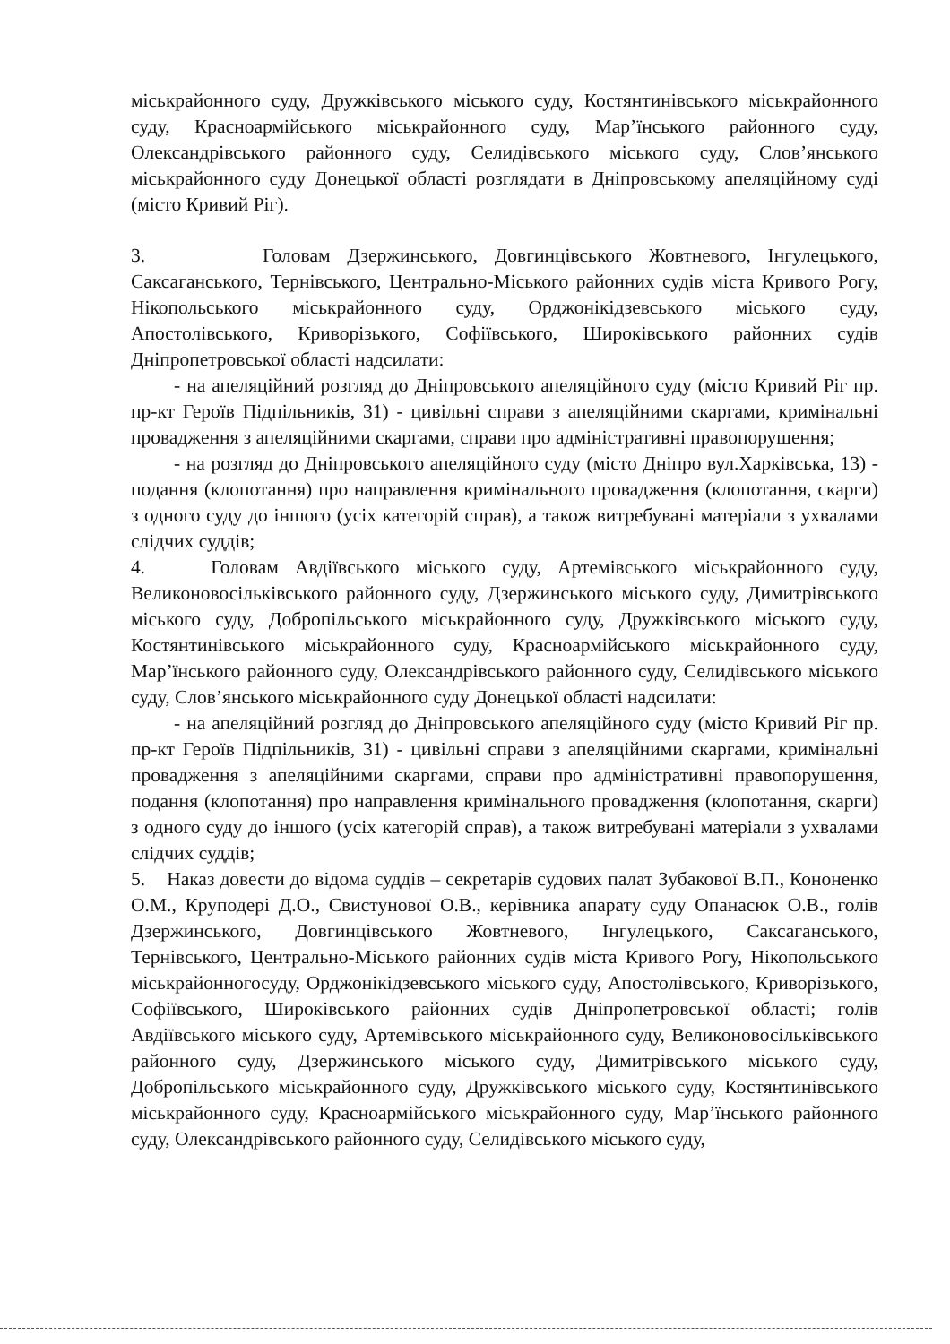міськрайонного суду, Дружківського міського суду, Костянтинівського міськрайонного суду, Красноармійського міськрайонного суду, Мар’їнського районного суду, Олександрівського районного суду, Селидівського міського суду, Слов’янського міськрайонного суду Донецької області розглядати в Дніпровському апеляційному суді (місто Кривий Ріг).
3. Головам Дзержинського, Довгинцівського Жовтневого, Інгулецького, Саксаганського, Тернівського, Центрально-Міського районних судів міста Кривого Рогу, Нікопольського міськрайонного суду, Орджонікідзевського міського суду, Апостолівського, Криворізького, Софіївського, Широківського районних судів Дніпропетровської області надсилати:
- на апеляційний розгляд до Дніпровського апеляційного суду (місто Кривий Ріг пр. пр-кт Героїв Підпільників, 31) - цивільні справи з апеляційними скаргами, кримінальні провадження з апеляційними скаргами, справи про адміністративні правопорушення;
- на розгляд до Дніпровського апеляційного суду (місто Дніпро вул.Харківська, 13) - подання (клопотання) про направлення кримінального провадження (клопотання, скарги) з одного суду до іншого (усіх категорій справ), а також витребувані матеріали з ухвалами слідчих суддів;
4. Головам Авдіївського міського суду, Артемівського міськрайонного суду, Великоновосільківського районного суду, Дзержинського міського суду, Димитрівського міського суду, Добропільського міськрайонного суду, Дружківського міського суду, Костянтинівського міськрайонного суду, Красноармійського міськрайонного суду, Мар’їнського районного суду, Олександрівського районного суду, Селидівського міського суду, Слов’янського міськрайонного суду Донецької області надсилати:
- на апеляційний розгляд до Дніпровського апеляційного суду (місто Кривий Ріг пр. пр-кт Героїв Підпільників, 31) - цивільні справи з апеляційними скаргами, кримінальні провадження з апеляційними скаргами, справи про адміністративні правопорушення, подання (клопотання) про направлення кримінального провадження (клопотання, скарги) з одного суду до іншого (усіх категорій справ), а також витребувані матеріали з ухвалами слідчих суддів;
5. Наказ довести до відома суддів – секретарів судових палат Зубакової В.П., Кононенко О.М., Круподері Д.О., Свистунової О.В., керівника апарату суду Опанасюк О.В., голів Дзержинського, Довгинцівського Жовтневого, Інгулецького, Саксаганського, Тернівського, Центрально-Міського районних судів міста Кривого Рогу, Нікопольського міськрайонногосуду, Орджонікідзевського міського суду, Апостолівського, Криворізького, Софіївського, Широківського районних судів Дніпропетровської області; голів Авдіївського міського суду, Артемівського міськрайонного суду, Великоновосільківського районного суду, Дзержинського міського суду, Димитрівського міського суду, Добропільського міськрайонного суду, Дружківського міського суду, Костянтинівського міськрайонного суду, Красноармійського міськрайонного суду, Мар’їнського районного суду, Олександрівського районного суду, Селидівського міського суду,